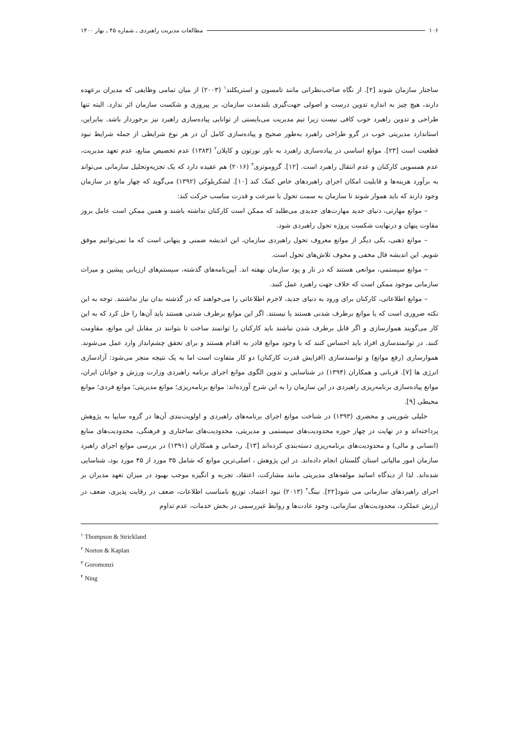۱۰۶ مطالعات مدیریت راهبردی ـ شماره ۴۵ ـ بهار ۱۴۰۰
ساختار سازمان شوند [۲]. از نگاه صاحب‌نظرانی مانند تامسون و استریکلند<sup>۱</sup> (۲۰۰۳) از میان تمامی وظایفی که مدیران برعهده دارند، هیچ چیز به اندازه تدوین درست و اصولی جهت‌گیری بلندمدت سازمان، بر پیروزی و شکست سازمان اثر ندارد. البته تنها طراحی و تدوین راهبرد خوب کافی نیست زیرا تیم مدیریت می‌بایستی از توانایی پیاده‌سازی راهبرد نیز برخوردار باشد. بنابراین، استاندارد مدیریتی خوب در گرو طراحی راهبرد به‌طور صحیح و پیاده‌سازی کامل آن در هر نوع شرایطی از جمله شرایط نبود قطعیت است [۲۳]. موانع اساسی در پیاده‌سازی راهبرد به باور نورتون و کاپلان<sup>۲</sup> (۱۳۸۳) عدم تخصیص منابع، عدم تعهد مدیریت، عدم همسویی کارکنان و عدم انتقال راهبرد است. [۱۲]. گروموتزی<sup>۳</sup> (۲۰۱۶) هم عقیده دارد که یک تجزیه‌وتحلیل سازمانی می‌تواند به برآورد هزینه‌ها و قابلیت امکان اجرای راهبردهای خاص کمک کند [۱۰]. لشکربلوکی (۱۳۹۲) می‌گوید که چهار مانع در سازمان وجود دارند که باید هموار شوند تا سازمان به سمت تحول با سرعت و قدرت مناسب حرکت کند:
– موانع مهارتی، دنیای جدید مهارت‌های جدیدی می‌طلبد که ممکن است کارکنان نداشته باشند و همین ممکن است عامل بروز مقاوت پنهان و درنهایت شکست پروژه تحول راهبردی شود.
– موانع ذهنی، یکی دیگر از موانع معروف تحول راهبردی سازمان، این اندیشه ضمنی و پنهانی است که ما نمی‌توانیم موفق شویم. این اندیشه فال مخفی و مخوف تلاش‌های تحول است.
– موانع سیستمی، موانعی هستند که در تار و پود سازمان نهفته اند. آیین‌نامه‌های گذشته، سیستم‌های ارزیابی پیشین و میراث سازمانی موجود ممکن است که خلاف جهت راهبرد عمل کنند.
– موانع اطلاعاتی، کارکنان برای ورود به دنیای جدید، لاجرم اطلاعاتی را می‌خواهند که در گذشته بدان نیاز نداشتند. توجه به این نکته ضروری است که یا موانع برطرف شدنی هستند یا نیستند. اگر این موانع برطرف شدنی هستند باید آن‌ها را حل کرد که به این کار می‌گویند هموارسازی و اگر قابل برطرف شدن نباشند باید کارکنان را توانمند ساخت تا بتوانند در مقابل این موانع، مقاومت کنند. در توانمندسازی افراد باید احساس کنند که با وجود موانع قادر به اقدام هستند و برای تحقق چشم‌انداز وارد عمل می‌شوند. هموارسازی (رفع موانع) و توانمندسازی (افزایش قدرت کارکنان) دو کار متفاوت است اما به یک نتیجه منجر می‌شود: آزادسازی انرژی ها [۷]. قربانی و همکاران (۱۳۹۴) در شناسایی و تدوین الگوی موانع اجرای برنامه راهبردی وزارت ورزش و جوانان ایران، موانع پیاده‌سازی برنامه‌ریزی راهبردی در این سازمان را به این شرح آورده‌اند: موانع برنامه‌ریزی؛ موانع مدیریتی؛ موانع فردی؛ موانع محیطی [۹].
خلیلی شورینی و محضری (۱۳۹۳) در شناخت موانع اجرای برنامه‌های راهبردی و اولویت‌بندی آن‌ها در گروه سایپا به پژوهش پرداخته‌اند و در نهایت در چهار حوزه محدودیت‌های سیستمی و مدیریتی، محدودیت‌های ساختاری و فرهنگی، محدودیت‌های منابع (انسانی و مالی) و محدودیت‌های برنامه‌ریزی دسته‌بندی کرده‌اند [۱۳]. رحمانی و همکاران (۱۳۹۱) در بررسی موانع اجرای راهبرد سازمان امور مالیاتی استان گلستان انجام داده‌اند. در این پژوهش ، اصلی‌ترین موانع که شامل ۳۵ مورد از ۴۵ مورد بود، شناسایی شده‌اند. لذا از دیدگاه اساتید مولفه‌های مدیریتی مانند مشارکت، اعتقاد، تجربه و انگیزه موجب بهبود در میزان تعهد مدیران بر اجرای راهبردهای سازمانی می شود[۲۲]. نینگ<sup>۴</sup> (۲۰۱۳) نبود اعتماد، توزیع نامناسب اطلاعات، ضعف در رقابت پذیری، ضعف در ارزش عملکرد، محدودیت‌های سازمانی، وجود عادت‌ها و روابط غیررسمی در بخش خدمات، عدم تداوم
<sup>۱</sup> Thompson & Strickland
<sup>۲</sup> Norton & Kaplan
<sup>۳</sup> Goromonzi
<sup>۴</sup> Ning